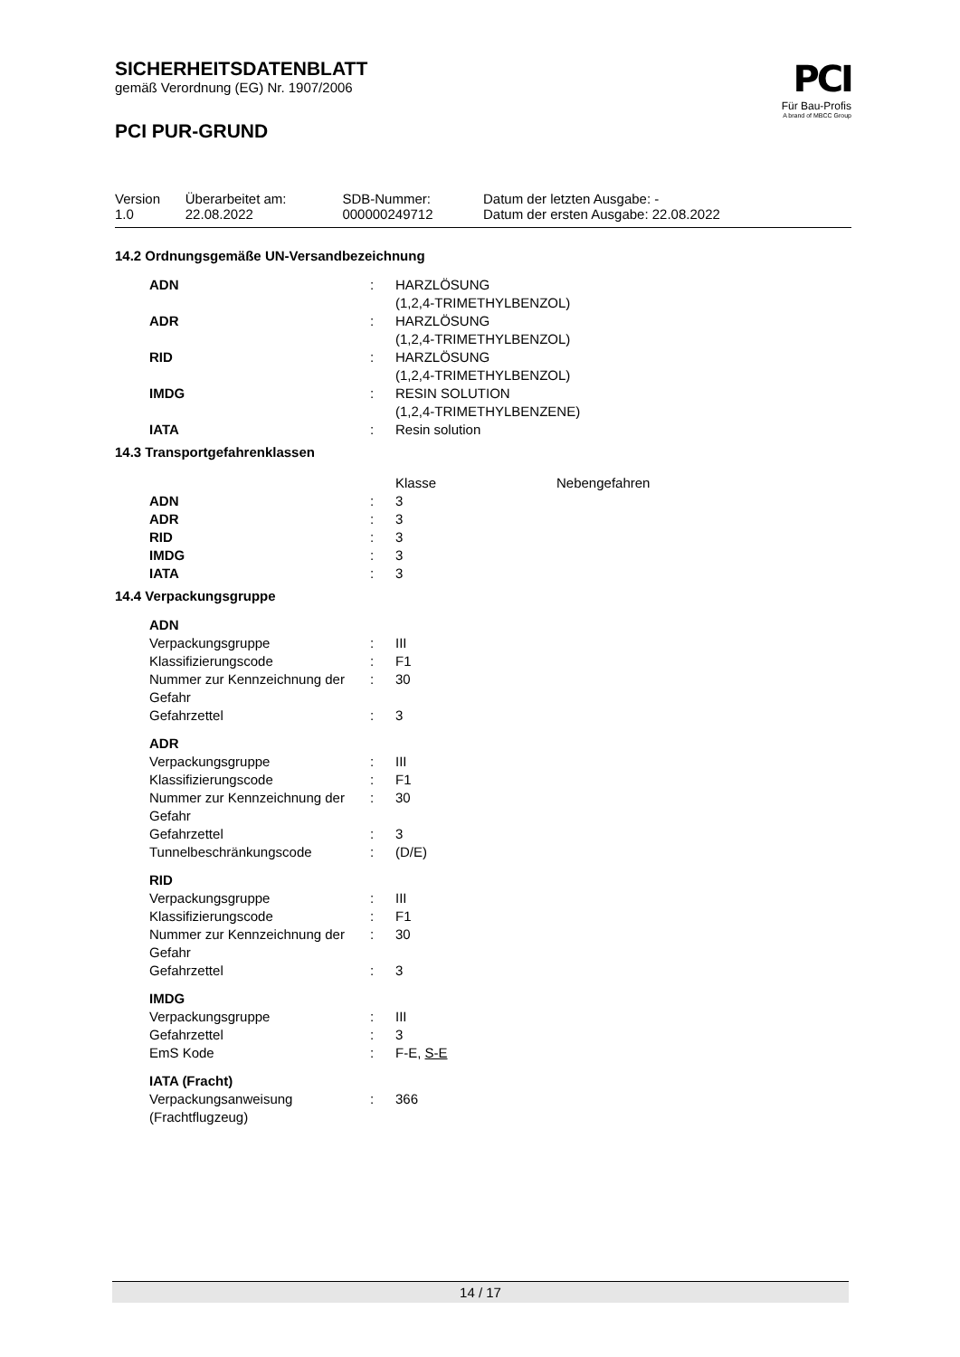PCI
Für Bau-Profis
A brand of MBCC Group
SICHERHEITSDATENBLATT
gemäß Verordnung (EG) Nr. 1907/2006
PCI PUR-GRUND
| Version 1.0 | Überarbeitet am: 22.08.2022 | SDB-Nummer: 000000249712 | Datum der letzten Ausgabe: - Datum der ersten Ausgabe: 22.08.2022 |
14.2 Ordnungsgemäße UN-Versandbezeichnung
| ADN | : | HARZLÖSUNG (1,2,4-TRIMETHYLBENZOL) |
| ADR | : | HARZLÖSUNG (1,2,4-TRIMETHYLBENZOL) |
| RID | : | HARZLÖSUNG (1,2,4-TRIMETHYLBENZOL) |
| IMDG | : | RESIN SOLUTION (1,2,4-TRIMETHYLBENZENE) |
| IATA | : | Resin solution |
14.3 Transportgefahrenklassen
| | | Klasse | Nebengefahren |
| ADN | : | 3 | |
| ADR | : | 3 | |
| RID | : | 3 | |
| IMDG | : | 3 | |
| IATA | : | 3 | |
14.4 Verpackungsgruppe
| ADN | | |
| Verpackungsgruppe | : | III |
| Klassifizierungscode | : | F1 |
| Nummer zur Kennzeichnung der Gefahr | : | 30 |
| Gefahrzettel | : | 3 |
| ADR | | |
| Verpackungsgruppe | : | III |
| Klassifizierungscode | : | F1 |
| Nummer zur Kennzeichnung der Gefahr | : | 30 |
| Gefahrzettel | : | 3 |
| Tunnelbeschränkungscode | : | (D/E) |
| RID | | |
| Verpackungsgruppe | : | III |
| Klassifizierungscode | : | F1 |
| Nummer zur Kennzeichnung der Gefahr | : | 30 |
| Gefahrzettel | : | 3 |
| IMDG | | |
| Verpackungsgruppe | : | III |
| Gefahrzettel | : | 3 |
| EmS Kode | : | F-E, S-E |
| IATA (Fracht) | | |
| Verpackungsanweisung (Frachtflugzeug) | : | 366 |
14 / 17